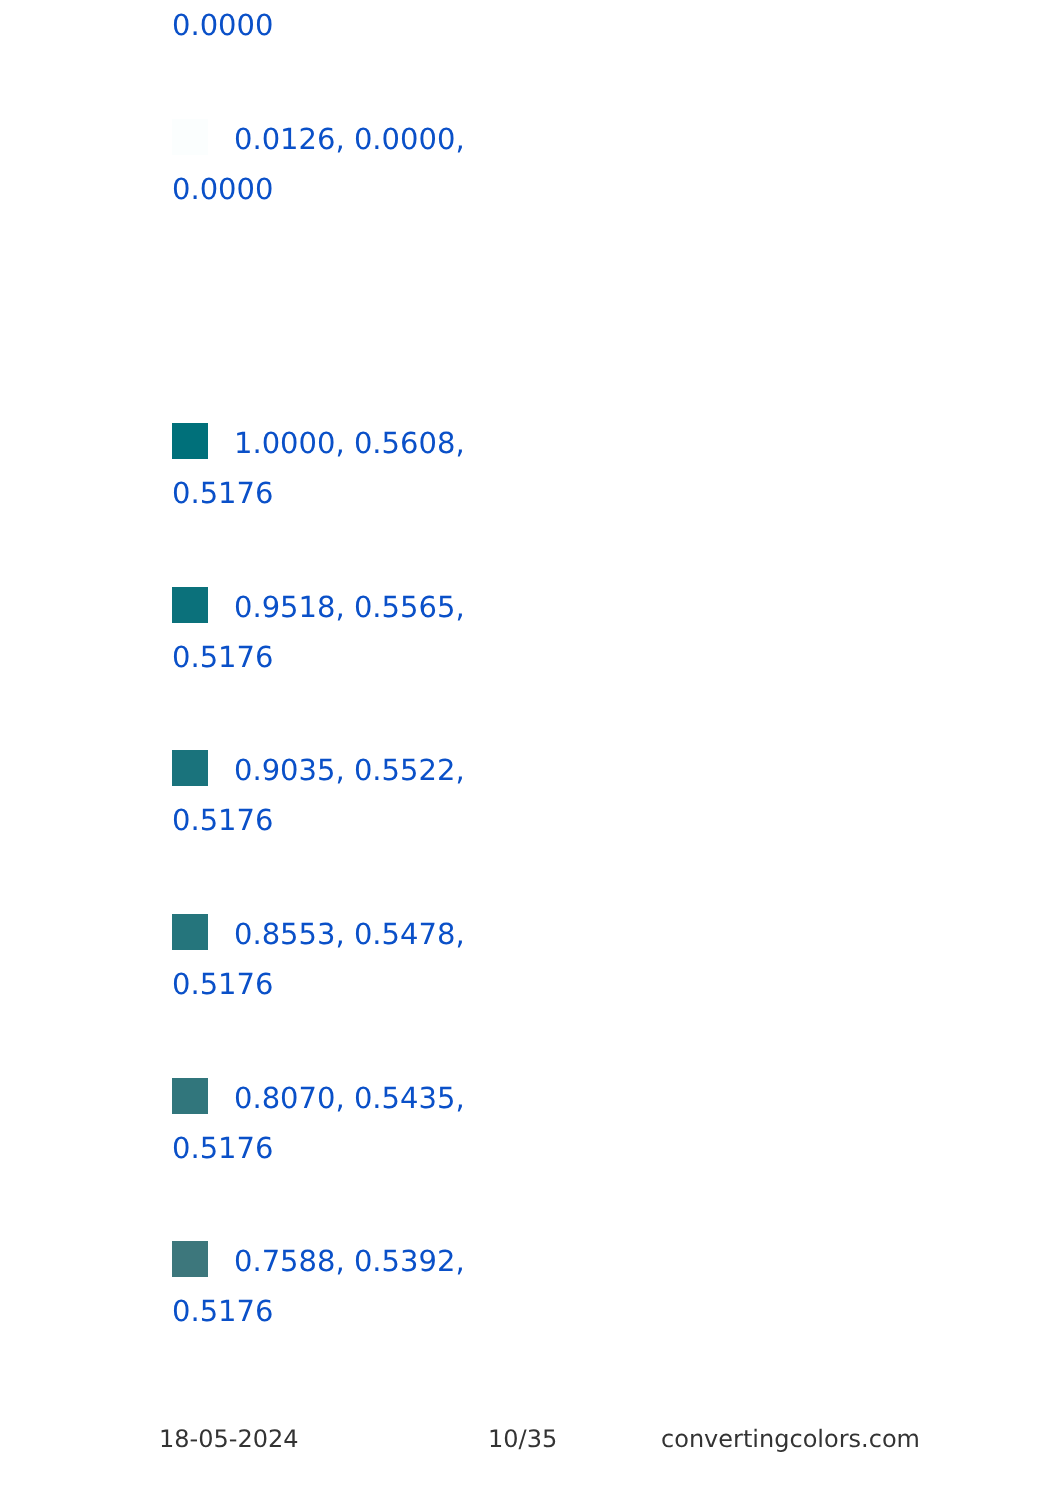0.0000
0.0126, 0.0000, 0.0000
1.0000, 0.5608, 0.5176
0.9518, 0.5565, 0.5176
0.9035, 0.5522, 0.5176
0.8553, 0.5478, 0.5176
0.8070, 0.5435, 0.5176
0.7588, 0.5392, 0.5176
18-05-2024 10/35 convertingcolors.com